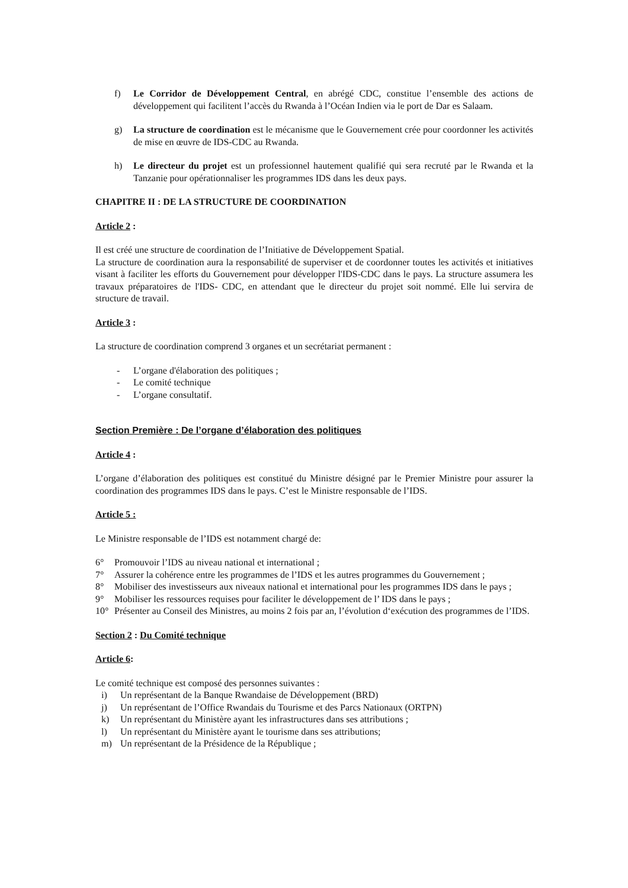f) Le Corridor de Développement Central, en abrégé CDC, constitue l’ensemble des actions de développement qui facilitent l’accès du Rwanda à l’Océan Indien via le port de Dar es Salaam.
g) La structure de coordination est le mécanisme que le Gouvernement crée pour coordonner les activités de mise en œuvre de IDS-CDC au Rwanda.
h) Le directeur du projet est un professionnel hautement qualifié qui sera recruté par le Rwanda et la Tanzanie pour opérationnaliser les programmes IDS dans les deux pays.
CHAPITRE II : DE LA STRUCTURE DE COORDINATION
Article 2 :
Il est créé une structure de coordination de l’Initiative de Développement Spatial.
La structure de coordination aura la responsabilité de superviser et de coordonner toutes les activités et initiatives visant à faciliter les efforts du Gouvernement pour développer l'IDS-CDC dans le pays. La structure assumera les travaux préparatoires de l'IDS- CDC, en attendant que le directeur du projet soit nommé. Elle lui servira de structure de travail.
Article 3 :
La structure de coordination comprend 3 organes et un secrétariat permanent :
- L’organe d'élaboration des politiques ;
- Le comité technique
- L’organe consultatif.
Section Première : De l’organe d’élaboration des politiques
Article 4 :
L’organe d’élaboration des politiques est constitué du Ministre désigné par le Premier Ministre pour assurer la coordination des programmes IDS dans le pays. C’est le Ministre responsable de l’IDS.
Article 5 :
Le Ministre responsable de l’IDS est notamment chargé de:
6° Promouvoir l’IDS au niveau national et international ;
7° Assurer la cohérence entre les programmes de l’IDS et les autres programmes du Gouvernement ;
8° Mobiliser des investisseurs aux niveaux national et international pour les programmes IDS dans le pays ;
9° Mobiliser les ressources requises pour faciliter le développement de l’ IDS dans le pays ;
10° Présenter au Conseil des Ministres, au moins 2 fois par an, l’évolution d‘exécution des programmes de l’IDS.
Section 2 : Du Comité technique
Article 6:
Le comité technique est composé des personnes suivantes :
i) Un représentant de la Banque Rwandaise de Développement (BRD)
j) Un représentant de l’Office Rwandais du Tourisme et des Parcs Nationaux (ORTPN)
k) Un représentant du Ministère ayant les infrastructures dans ses attributions ;
l) Un représentant du Ministère ayant le tourisme dans ses attributions;
m) Un représentant de la Présidence de la République ;